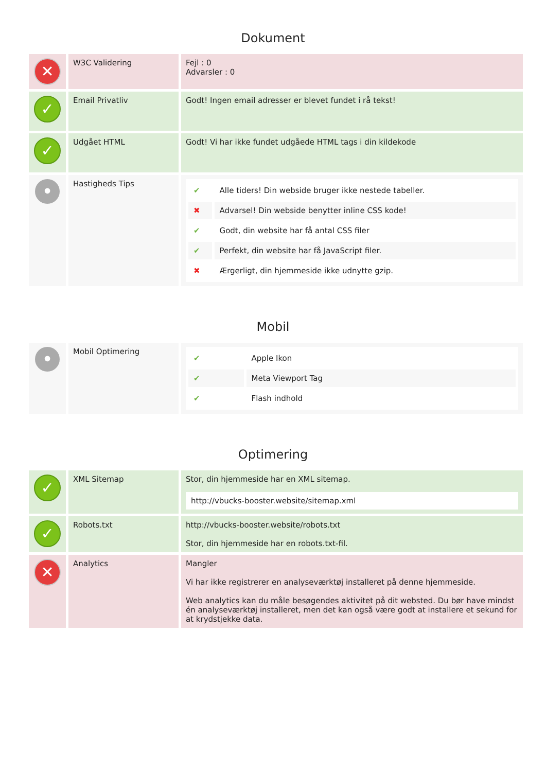Dokument
| ✕ | W3C Validering | Fejl : 0 Advarsler : 0 |
| ✓ | Email Privatliv | Godt! Ingen email adresser er blevet fundet i rå tekst! |
| ✓ | Udgået HTML | Godt! Vi har ikke fundet udgåede HTML tags i din kildekode |
| • | Hastigheds Tips | / ✔ / Alle tiders! Din webside bruger ikke nestede tabeller. / / ✖ / Advarsel! Din webside benytter inline CSS kode! / / ✔ / Godt, din website har få antal CSS filer / / ✔ / Perfekt, din website har få JavaScript filer. / / ✖ / Ærgerligt, din hjemmeside ikke udnytte gzip. / |
Mobil
| • | Mobil Optimering | / ✔ / Apple Ikon / / ✔ / Meta Viewport Tag / / ✔ / Flash indhold / |
Optimering
| ✓ | XML Sitemap | Stor, din hjemmeside har en XML sitemap. http://vbucks-booster.website/sitemap.xml |
| ✓ | Robots.txt | http://vbucks-booster.website/robots.txt Stor, din hjemmeside har en robots.txt-fil. |
| ✕ | Analytics | Mangler Vi har ikke registrerer en analyseværktøj installeret på denne hjemmeside. Web analytics kan du måle besøgendes aktivitet på dit websted. Du bør have mindst én analyseværktøj installeret, men det kan også være godt at installere et sekund for at krydstjekke data. |